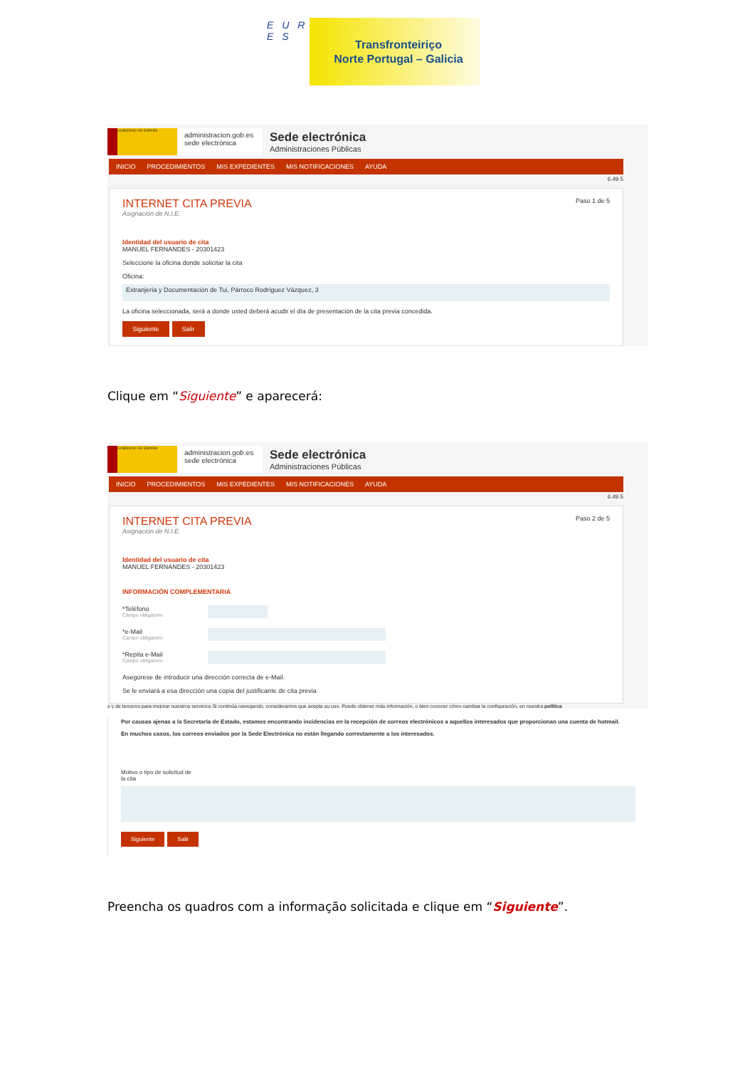E U R E S
Transfronteiriço
Norte Portugal – Galicia
GOBIERNO DE ESPAÑA
administracion.gob.es
sede electrónica
Sede electrónica
Administraciones Públicas
INICIO PROCEDIMIENTOS MIS EXPEDIENTES MIS NOTIFICACIONES AYUDA
6.49.5
Paso 1 de 5
INTERNET CITA PREVIA
Asignación de N.I.E.
Identidad del usuario de cita
MANUEL FERNANDES - 20301423
Seleccione la oficina donde solicitar la cita
Oficina:
Extranjería y Documentación de Tui, Párroco Rodríguez Vázquez, 3
La oficina seleccionada, será a donde usted deberá acudir el día de presentación de la cita previa concedida.
Siguiente Salir
Clique em “Siguiente” e aparecerá:
GOBIERNO DE ESPAÑA
administracion.gob.es
sede electrónica
Sede electrónica
Administraciones Públicas
INICIO PROCEDIMIENTOS MIS EXPEDIENTES MIS NOTIFICACIONES AYUDA
6.49.5
Paso 2 de 5
INTERNET CITA PREVIA
Asignación de N.I.E.
Identidad del usuario de cita
MANUEL FERNANDES - 20301423
INFORMACIÓN COMPLEMENTARIA
*Teléfono
Campo obligatorio
*e-Mail
Campo obligatorio
*Repita e-Mail
Campo obligatorio
Asegúrese de introducir una dirección correcta de e-Mail.
Se le enviará a esa dirección una copia del justificante de cita previa
s y de terceros para mejorar nuestros servicios Si continúa navegando, consideramos que acepta su uso. Puede obtener más información, o bien conocer cómo cambiar la configuración, en nuestra política
Por causas ajenas a la Secretaría de Estado, estamos encontrando incidencias en la recepción de correos electrónicos a aquellos interesados que proporcionan una cuenta de hotmail.
En muchos casos, los correos enviados por la Sede Electrónica no están llegando correctamente a los interesados.
Motivo o tipo de solicitud de
la cita
Siguiente Salir
Preencha os quadros com a informação solicitada e clique em “Siguiente”.